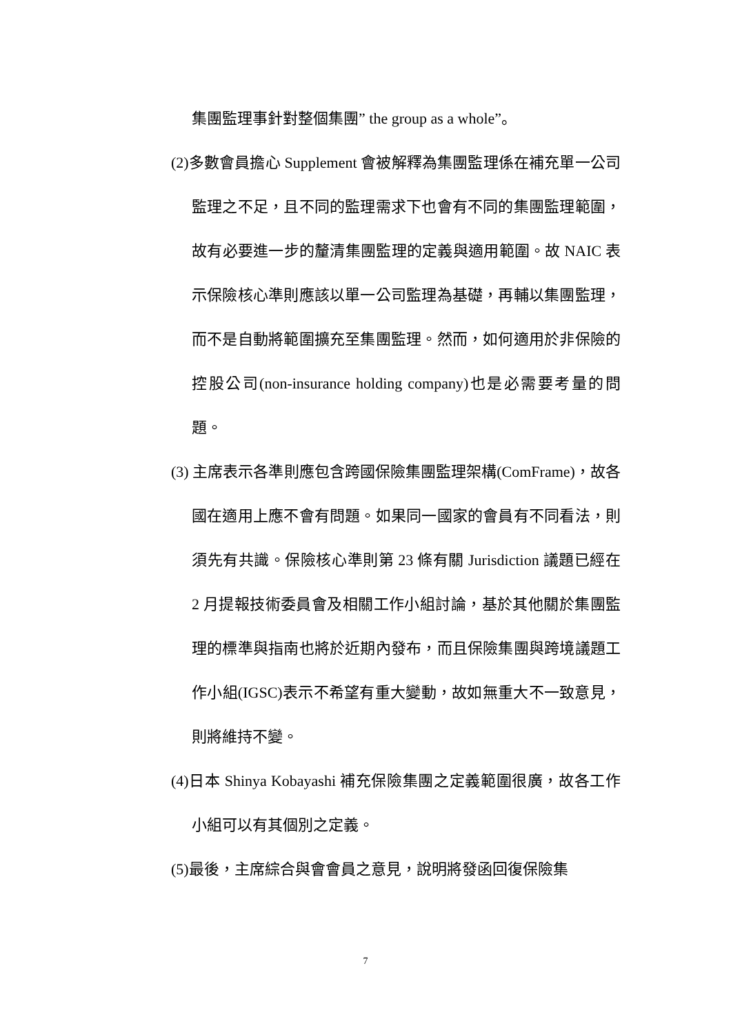集團監理事針對整個集團” the group as a whole”。
(2)多數會員擔心 Supplement 會被解釋為集團監理係在補充單一公司監理之不足，且不同的監理需求下也會有不同的集團監理範圍，故有必要進一步的釐清集團監理的定義與適用範圍。故 NAIC 表示保險核心準則應該以單一公司監理為基礎，再輔以集團監理，而不是自動將範圍擴充至集團監理。然而，如何適用於非保險的控股公司(non-insurance holding company)也是必需要考量的問題。
(3) 主席表示各準則應包含跨國保險集團監理架構(ComFrame)，故各國在適用上應不會有問題。如果同一國家的會員有不同看法，則須先有共識。保險核心準則第 23 條有關 Jurisdiction 議題已經在 2 月提報技術委員會及相關工作小組討論，基於其他關於集團監理的標準與指南也將於近期內發布，而且保險集團與跨境議題工作小組(IGSC)表示不希望有重大變動，故如無重大不一致意見，則將維持不變。
(4)日本 Shinya Kobayashi 補充保險集團之定義範圍很廣，故各工作小組可以有其個別之定義。
(5)最後，主席綜合與會會員之意見，說明將發函回復保險集
7